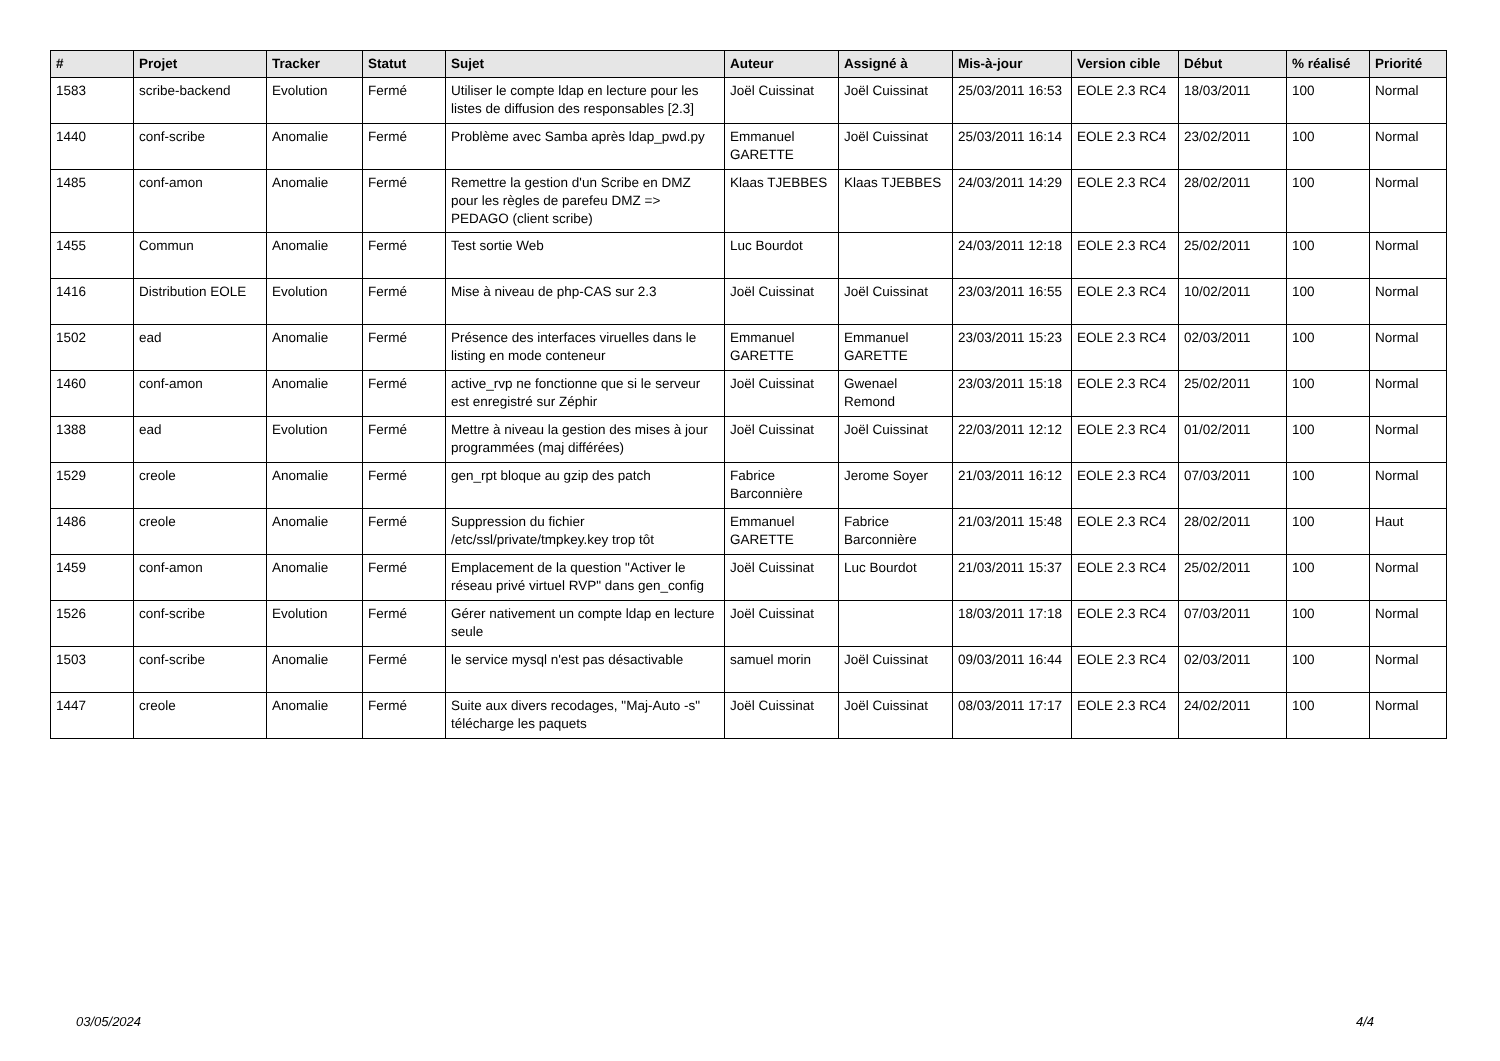| # | Projet | Tracker | Statut | Sujet | Auteur | Assigné à | Mis-à-jour | Version cible | Début | % réalisé | Priorité |
| --- | --- | --- | --- | --- | --- | --- | --- | --- | --- | --- | --- |
| 1583 | scribe-backend | Evolution | Fermé | Utiliser le compte ldap en lecture pour les listes de diffusion des responsables [2.3] | Joël Cuissinat | Joël Cuissinat | 25/03/2011 16:53 | EOLE 2.3 RC4 | 18/03/2011 | 100 | Normal |
| 1440 | conf-scribe | Anomalie | Fermé | Problème avec Samba après ldap_pwd.py | Emmanuel GARETTE | Joël Cuissinat | 25/03/2011 16:14 | EOLE 2.3 RC4 | 23/02/2011 | 100 | Normal |
| 1485 | conf-amon | Anomalie | Fermé | Remettre la gestion d'un Scribe en DMZ pour les règles de parefeu DMZ => PEDAGO (client scribe) | Klaas TJEBBES | Klaas TJEBBES | 24/03/2011 14:29 | EOLE 2.3 RC4 | 28/02/2011 | 100 | Normal |
| 1455 | Commun | Anomalie | Fermé | Test sortie Web | Luc Bourdot | | 24/03/2011 12:18 | EOLE 2.3 RC4 | 25/02/2011 | 100 | Normal |
| 1416 | Distribution EOLE | Evolution | Fermé | Mise à niveau de php-CAS sur 2.3 | Joël Cuissinat | Joël Cuissinat | 23/03/2011 16:55 | EOLE 2.3 RC4 | 10/02/2011 | 100 | Normal |
| 1502 | ead | Anomalie | Fermé | Présence des interfaces viruelles dans le listing en mode conteneur | Emmanuel GARETTE | Emmanuel GARETTE | 23/03/2011 15:23 | EOLE 2.3 RC4 | 02/03/2011 | 100 | Normal |
| 1460 | conf-amon | Anomalie | Fermé | active_rvp ne fonctionne que si le serveur est enregistré sur Zéphir | Joël Cuissinat | Gwenael Remond | 23/03/2011 15:18 | EOLE 2.3 RC4 | 25/02/2011 | 100 | Normal |
| 1388 | ead | Evolution | Fermé | Mettre à niveau la gestion des mises à jour programmées (maj différées) | Joël Cuissinat | Joël Cuissinat | 22/03/2011 12:12 | EOLE 2.3 RC4 | 01/02/2011 | 100 | Normal |
| 1529 | creole | Anomalie | Fermé | gen_rpt bloque au gzip des patch | Fabrice Barconnière | Jerome Soyer | 21/03/2011 16:12 | EOLE 2.3 RC4 | 07/03/2011 | 100 | Normal |
| 1486 | creole | Anomalie | Fermé | Suppression du fichier /etc/ssl/private/tmpkey.key trop tôt | Emmanuel GARETTE | Fabrice Barconnière | 21/03/2011 15:48 | EOLE 2.3 RC4 | 28/02/2011 | 100 | Haut |
| 1459 | conf-amon | Anomalie | Fermé | Emplacement de la question "Activer le réseau privé virtuel RVP" dans gen_config | Joël Cuissinat | Luc Bourdot | 21/03/2011 15:37 | EOLE 2.3 RC4 | 25/02/2011 | 100 | Normal |
| 1526 | conf-scribe | Evolution | Fermé | Gérer nativement un compte ldap en lecture seule | Joël Cuissinat | | 18/03/2011 17:18 | EOLE 2.3 RC4 | 07/03/2011 | 100 | Normal |
| 1503 | conf-scribe | Anomalie | Fermé | le service mysql n'est pas désactivable | samuel morin | Joël Cuissinat | 09/03/2011 16:44 | EOLE 2.3 RC4 | 02/03/2011 | 100 | Normal |
| 1447 | creole | Anomalie | Fermé | Suite aux divers recodages, "Maj-Auto -s" télécharge les paquets | Joël Cuissinat | Joël Cuissinat | 08/03/2011 17:17 | EOLE 2.3 RC4 | 24/02/2011 | 100 | Normal |
03/05/2024 4/4